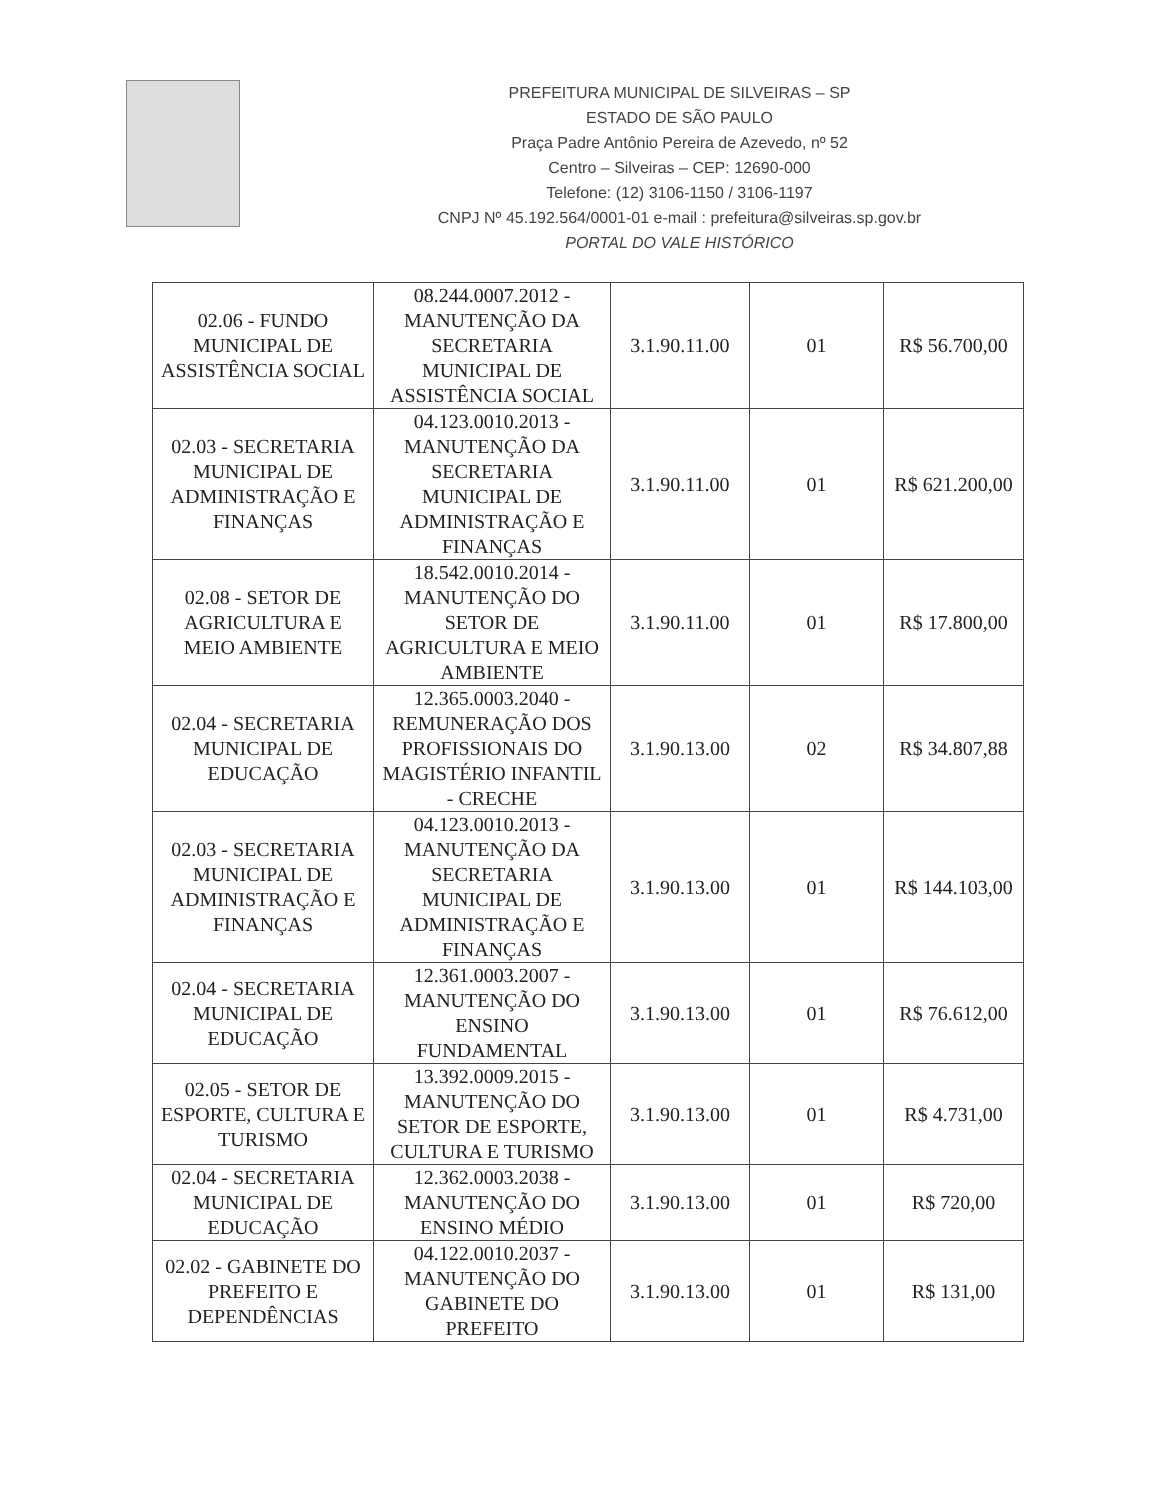PREFEITURA MUNICIPAL DE SILVEIRAS – SP
ESTADO DE SÃO PAULO
Praça Padre Antônio Pereira de Azevedo, nº 52
Centro – Silveiras – CEP: 12690-000
Telefone: (12) 3106-1150 / 3106-1197
CNPJ Nº 45.192.564/0001-01 e-mail : prefeitura@silveiras.sp.gov.br
PORTAL DO VALE HISTÓRICO
| 02.06 - FUNDO MUNICIPAL DE ASSISTÊNCIA SOCIAL | 08.244.0007.2012 - MANUTENÇÃO DA SECRETARIA MUNICIPAL DE ASSISTÊNCIA SOCIAL | 3.1.90.11.00 | 01 | R$ 56.700,00 |
| 02.03 - SECRETARIA MUNICIPAL DE ADMINISTRAÇÃO E FINANÇAS | 04.123.0010.2013 - MANUTENÇÃO DA SECRETARIA MUNICIPAL DE ADMINISTRAÇÃO E FINANÇAS | 3.1.90.11.00 | 01 | R$ 621.200,00 |
| 02.08 - SETOR DE AGRICULTURA E MEIO AMBIENTE | 18.542.0010.2014 - MANUTENÇÃO DO SETOR DE AGRICULTURA E MEIO AMBIENTE | 3.1.90.11.00 | 01 | R$ 17.800,00 |
| 02.04 - SECRETARIA MUNICIPAL DE EDUCAÇÃO | 12.365.0003.2040 - REMUNERAÇÃO DOS PROFISSIONAIS DO MAGISTÉRIO INFANTIL - CRECHE | 3.1.90.13.00 | 02 | R$ 34.807,88 |
| 02.03 - SECRETARIA MUNICIPAL DE ADMINISTRAÇÃO E FINANÇAS | 04.123.0010.2013 - MANUTENÇÃO DA SECRETARIA MUNICIPAL DE ADMINISTRAÇÃO E FINANÇAS | 3.1.90.13.00 | 01 | R$ 144.103,00 |
| 02.04 - SECRETARIA MUNICIPAL DE EDUCAÇÃO | 12.361.0003.2007 - MANUTENÇÃO DO ENSINO FUNDAMENTAL | 3.1.90.13.00 | 01 | R$ 76.612,00 |
| 02.05 - SETOR DE ESPORTE, CULTURA E TURISMO | 13.392.0009.2015 - MANUTENÇÃO DO SETOR DE ESPORTE, CULTURA E TURISMO | 3.1.90.13.00 | 01 | R$ 4.731,00 |
| 02.04 - SECRETARIA MUNICIPAL DE EDUCAÇÃO | 12.362.0003.2038 - MANUTENÇÃO DO ENSINO MÉDIO | 3.1.90.13.00 | 01 | R$ 720,00 |
| 02.02 - GABINETE DO PREFEITO E DEPENDÊNCIAS | 04.122.0010.2037 - MANUTENÇÃO DO GABINETE DO PREFEITO | 3.1.90.13.00 | 01 | R$ 131,00 |